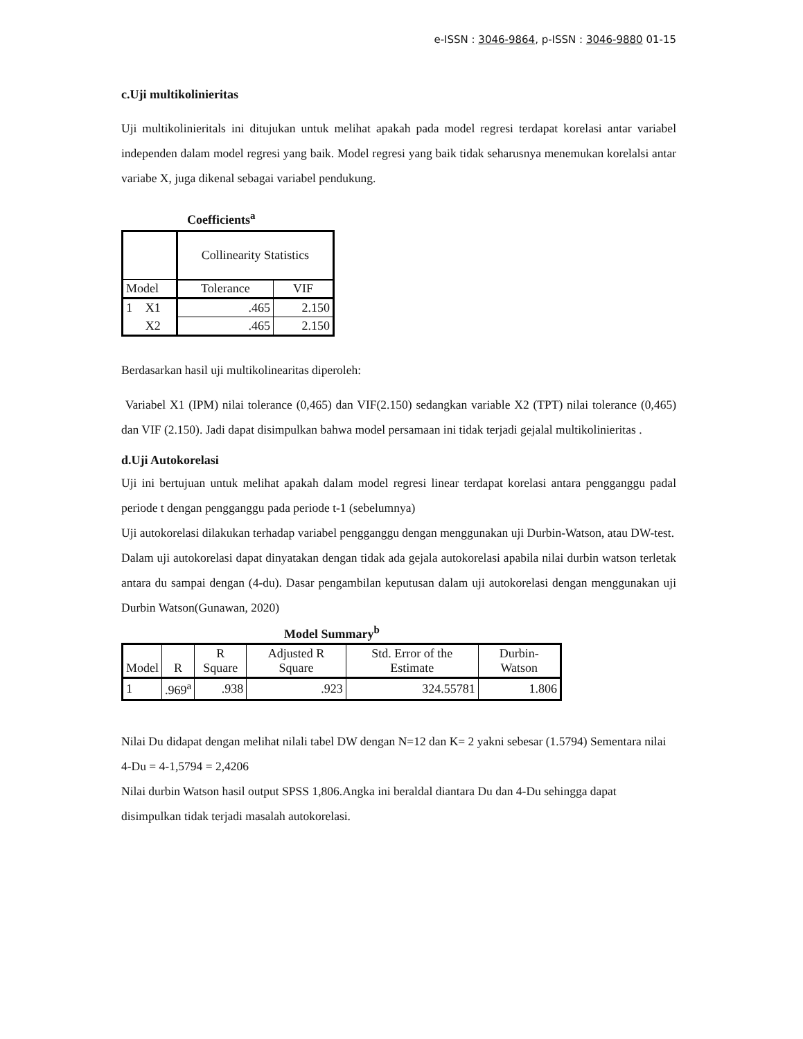e-ISSN : 3046-9864, p-ISSN : 3046-9880 01-15
c.Uji multikolinieritas
Uji multikolinieritals ini ditujukan untuk melihat apakah pada model regresi terdapat korelasi antar variabel independen dalam model regresi yang baik. Model regresi yang baik tidak seharusnya menemukan korelalsi antar variabe X, juga dikenal sebagai variabel pendukung.
Coefficients<sup>a</sup>
| | | Collinearity Statistics | |
| --- | --- | --- | --- |
| Model | | Tolerance | VIF |
| 1 | X1 | .465 | 2.150 |
| | X2 | .465 | 2.150 |
Berdasarkan hasil uji multikolinearitas diperoleh:
Variabel X1 (IPM) nilai tolerance (0,465) dan VIF(2.150) sedangkan variable X2 (TPT) nilai tolerance (0,465) dan VIF (2.150). Jadi dapat disimpulkan bahwa model persamaan ini tidak terjadi gejalal multikolinieritas .
d.Uji Autokorelasi
Uji ini bertujuan untuk melihat apakah dalam model regresi linear terdapat korelasi antara pengganggu padal periode t dengan pengganggu pada periode t-1 (sebelumnya)
Uji autokorelasi dilakukan terhadap variabel pengganggu dengan menggunakan uji Durbin-Watson, atau DW-test.
Dalam uji autokorelasi dapat dinyatakan dengan tidak ada gejala autokorelasi apabila nilai durbin watson terletak antara du sampai dengan (4-du). Dasar pengambilan keputusan dalam uji autokorelasi dengan menggunakan uji Durbin Watson(Gunawan, 2020)
Model Summary<sup>b</sup>
| Model | R | R Square | Adjusted R Square | Std. Error of the Estimate | Durbin-Watson |
| --- | --- | --- | --- | --- | --- |
| 1 | .969<sup>a</sup> | .938 | .923 | 324.55781 | 1.806 |
Nilai Du didapat dengan melihat nilali tabel DW dengan N=12 dan K= 2 yakni sebesar (1.5794) Sementara nilai 4-Du = 4-1,5794 = 2,4206
Nilai durbin Watson hasil output SPSS 1,806.Angka ini beraldal diantara Du dan 4-Du sehingga dapat disimpulkan tidak terjadi masalah autokorelasi.